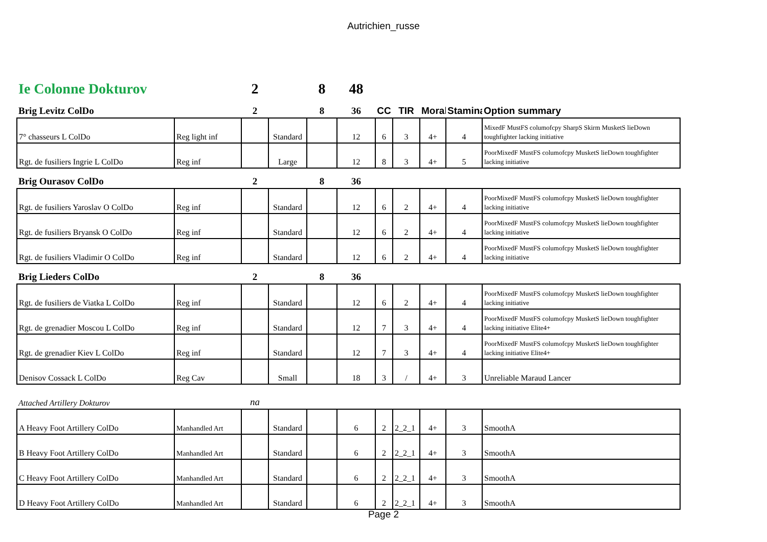Autrichien_russe
| Ie Colonne Dokturov | | 2 | | 8 | 48 | | | | | |
| Brig Levitz ColDo | | 2 | | 8 | 36 | CC | TIR | Moral | Stamina | Option summary |
| 7° chasseurs L ColDo | Reg light inf | | Standard | | 12 | 6 | 3 | 4+ | 4 | MixedF MustFS columofcpy SharpS Skirm MusketS lieDown toughfighter lacking initiative |
| Rgt. de fusiliers Ingrie L ColDo | Reg inf | | Large | | 12 | 8 | 3 | 4+ | 5 | PoorMixedF MustFS columofcpy MusketS lieDown toughfighter lacking initiative |
| Brig Ourasov ColDo | | 2 | | 8 | 36 | | | | | |
| Rgt. de fusiliers Yaroslav O ColDo | Reg inf | | Standard | | 12 | 6 | 2 | 4+ | 4 | PoorMixedF MustFS columofcpy MusketS lieDown toughfighter lacking initiative |
| Rgt. de fusiliers Bryansk O ColDo | Reg inf | | Standard | | 12 | 6 | 2 | 4+ | 4 | PoorMixedF MustFS columofcpy MusketS lieDown toughfighter lacking initiative |
| Rgt. de fusiliers Vladimir O ColDo | Reg inf | | Standard | | 12 | 6 | 2 | 4+ | 4 | PoorMixedF MustFS columofcpy MusketS lieDown toughfighter lacking initiative |
| Brig Lieders ColDo | | 2 | | 8 | 36 | | | | | |
| Rgt. de fusiliers de Viatka L ColDo | Reg inf | | Standard | | 12 | 6 | 2 | 4+ | 4 | PoorMixedF MustFS columofcpy MusketS lieDown toughfighter lacking initiative |
| Rgt. de grenadier Moscou L ColDo | Reg inf | | Standard | | 12 | 7 | 3 | 4+ | 4 | PoorMixedF MustFS columofcpy MusketS lieDown toughfighter lacking initiative Elite4+ |
| Rgt. de grenadier Kiev L ColDo | Reg inf | | Standard | | 12 | 7 | 3 | 4+ | 4 | PoorMixedF MustFS columofcpy MusketS lieDown toughfighter lacking initiative Elite4+ |
| Denisov Cossack L ColDo | Reg Cav | | Small | | 18 | 3 | / | 4+ | 3 | Unreliable Maraud Lancer |
| Attached Artillery Dokturov | | na | | | | | | | | |
| A Heavy Foot Artillery ColDo | Manhandled Art | | Standard | | 6 | 2 | 2_2_1 | 4+ | 3 | SmoothA |
| B Heavy Foot Artillery ColDo | Manhandled Art | | Standard | | 6 | 2 | 2_2_1 | 4+ | 3 | SmoothA |
| C Heavy Foot Artillery ColDo | Manhandled Art | | Standard | | 6 | 2 | 2_2_1 | 4+ | 3 | SmoothA |
| D Heavy Foot Artillery ColDo | Manhandled Art | | Standard | | 6 | 2 | 2_2_1 | 4+ | 3 | SmoothA |
Page 2